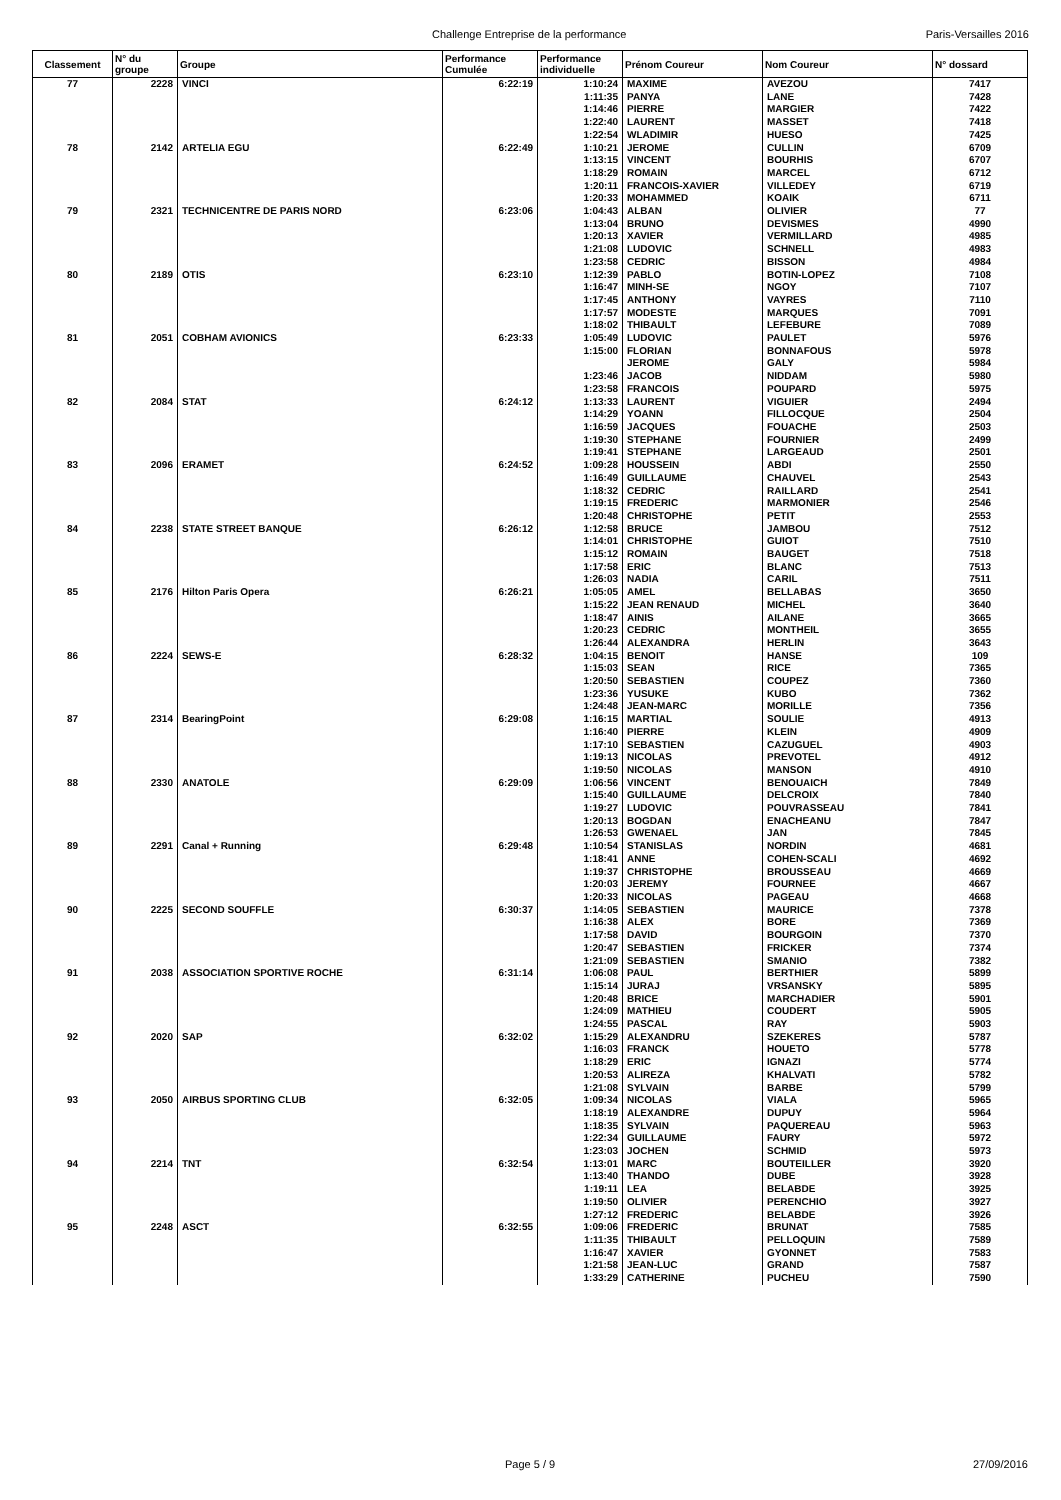Challenge Entreprise de la performance Paris-Versailles 2016
| Classement | N° du groupe | Groupe | Performance Cumulée | Performance individuelle | Prénom Coureur | Nom Coureur | N° dossard |
| --- | --- | --- | --- | --- | --- | --- | --- |
| 77 | 2228 | VINCI | 6:22:19 | 1:10:24 | MAXIME | AVEZOU | 7417 |
| | | | | 1:11:35 | PANYA | LANE | 7428 |
| | | | | 1:14:46 | PIERRE | MARGIER | 7422 |
| | | | | 1:22:40 | LAURENT | MASSET | 7418 |
| | | | | 1:22:54 | WLADIMIR | HUESO | 7425 |
| 78 | 2142 | ARTELIA EGU | 6:22:49 | 1:10:21 | JEROME | CULLIN | 6709 |
| | | | | 1:13:15 | VINCENT | BOURHIS | 6707 |
| | | | | 1:18:29 | ROMAIN | MARCEL | 6712 |
| | | | | 1:20:11 | FRANCOIS-XAVIER | VILLEDEY | 6719 |
| | | | | 1:20:33 | MOHAMMED | KOAIK | 6711 |
| 79 | 2321 | TECHNICENTRE DE PARIS NORD | 6:23:06 | 1:04:43 | ALBAN | OLIVIER | 77 |
| | | | | 1:13:04 | BRUNO | DEVISMES | 4990 |
| | | | | 1:20:13 | XAVIER | VERMILLARD | 4985 |
| | | | | 1:21:08 | LUDOVIC | SCHNELL | 4983 |
| | | | | 1:23:58 | CEDRIC | BISSON | 4984 |
| 80 | 2189 | OTIS | 6:23:10 | 1:12:39 | PABLO | BOTIN-LOPEZ | 7108 |
| | | | | 1:16:47 | MINH-SE | NGOY | 7107 |
| | | | | 1:17:45 | ANTHONY | VAYRES | 7110 |
| | | | | 1:17:57 | MODESTE | MARQUES | 7091 |
| | | | | 1:18:02 | THIBAULT | LEFEBURE | 7089 |
| 81 | 2051 | COBHAM AVIONICS | 6:23:33 | 1:05:49 | LUDOVIC | PAULET | 5976 |
| | | | | 1:15:00 | FLORIAN | BONNAFOUS | 5978 |
| | | | | | JEROME | GALY | 5984 |
| | | | | 1:23:46 | JACOB | NIDDAM | 5980 |
| | | | | 1:23:58 | FRANCOIS | POUPARD | 5975 |
| 82 | 2084 | STAT | 6:24:12 | 1:13:33 | LAURENT | VIGUIER | 2494 |
| | | | | 1:14:29 | YOANN | FILLOCQUE | 2504 |
| | | | | 1:16:59 | JACQUES | FOUACHE | 2503 |
| | | | | 1:19:30 | STEPHANE | FOURNIER | 2499 |
| | | | | 1:19:41 | STEPHANE | LARGEAUD | 2501 |
| 83 | 2096 | ERAMET | 6:24:52 | 1:09:28 | HOUSSEIN | ABDI | 2550 |
| | | | | 1:16:49 | GUILLAUME | CHAUVEL | 2543 |
| | | | | 1:18:32 | CEDRIC | RAILLARD | 2541 |
| | | | | 1:19:15 | FREDERIC | MARMONIER | 2546 |
| | | | | 1:20:48 | CHRISTOPHE | PETIT | 2553 |
| 84 | 2238 | STATE STREET BANQUE | 6:26:12 | 1:12:58 | BRUCE | JAMBOU | 7512 |
| | | | | 1:14:01 | CHRISTOPHE | GUIOT | 7510 |
| | | | | 1:15:12 | ROMAIN | BAUGET | 7518 |
| | | | | 1:17:58 | ERIC | BLANC | 7513 |
| | | | | 1:26:03 | NADIA | CARIL | 7511 |
| 85 | 2176 | Hilton Paris Opera | 6:26:21 | 1:05:05 | AMEL | BELLABAS | 3650 |
| | | | | 1:15:22 | JEAN RENAUD | MICHEL | 3640 |
| | | | | 1:18:47 | AINIS | AILANE | 3665 |
| | | | | 1:20:23 | CEDRIC | MONTHEIL | 3655 |
| | | | | 1:26:44 | ALEXANDRA | HERLIN | 3643 |
| 86 | 2224 | SEWS-E | 6:28:32 | 1:04:15 | BENOIT | HANSE | 109 |
| | | | | 1:15:03 | SEAN | RICE | 7365 |
| | | | | 1:20:50 | SEBASTIEN | COUPEZ | 7360 |
| | | | | 1:23:36 | YUSUKE | KUBO | 7362 |
| | | | | 1:24:48 | JEAN-MARC | MORILLE | 7356 |
| 87 | 2314 | BearingPoint | 6:29:08 | 1:16:15 | MARTIAL | SOULIE | 4913 |
| | | | | 1:16:40 | PIERRE | KLEIN | 4909 |
| | | | | 1:17:10 | SEBASTIEN | CAZUGUEL | 4903 |
| | | | | 1:19:13 | NICOLAS | PREVOTEL | 4912 |
| | | | | 1:19:50 | NICOLAS | MANSON | 4910 |
| 88 | 2330 | ANATOLE | 6:29:09 | 1:06:56 | VINCENT | BENOUAICH | 7849 |
| | | | | 1:15:40 | GUILLAUME | DELCROIX | 7840 |
| | | | | 1:19:27 | LUDOVIC | POUVRASSEAU | 7841 |
| | | | | 1:20:13 | BOGDAN | ENACHEANU | 7847 |
| | | | | 1:26:53 | GWENAEL | JAN | 7845 |
| 89 | 2291 | Canal + Running | 6:29:48 | 1:10:54 | STANISLAS | NORDIN | 4681 |
| | | | | 1:18:41 | ANNE | COHEN-SCALI | 4692 |
| | | | | 1:19:37 | CHRISTOPHE | BROUSSEAU | 4669 |
| | | | | 1:20:03 | JEREMY | FOURNEE | 4667 |
| | | | | 1:20:33 | NICOLAS | PAGEAU | 4668 |
| 90 | 2225 | SECOND SOUFFLE | 6:30:37 | 1:14:05 | SEBASTIEN | MAURICE | 7378 |
| | | | | 1:16:38 | ALEX | BORE | 7369 |
| | | | | 1:17:58 | DAVID | BOURGOIN | 7370 |
| | | | | 1:20:47 | SEBASTIEN | FRICKER | 7374 |
| | | | | 1:21:09 | SEBASTIEN | SMANIO | 7382 |
| 91 | 2038 | ASSOCIATION SPORTIVE ROCHE | 6:31:14 | 1:06:08 | PAUL | BERTHIER | 5899 |
| | | | | 1:15:14 | JURAJ | VRSANSKY | 5895 |
| | | | | 1:20:48 | BRICE | MARCHADIER | 5901 |
| | | | | 1:24:09 | MATHIEU | COUDERT | 5905 |
| | | | | 1:24:55 | PASCAL | RAY | 5903 |
| 92 | 2020 | SAP | 6:32:02 | 1:15:29 | ALEXANDRU | SZEKERES | 5787 |
| | | | | 1:16:03 | FRANCK | HOUETO | 5778 |
| | | | | 1:18:29 | ERIC | IGNAZI | 5774 |
| | | | | 1:20:53 | ALIREZA | KHALVATI | 5782 |
| | | | | 1:21:08 | SYLVAIN | BARBE | 5799 |
| 93 | 2050 | AIRBUS SPORTING CLUB | 6:32:05 | 1:09:34 | NICOLAS | VIALA | 5965 |
| | | | | 1:18:19 | ALEXANDRE | DUPUY | 5964 |
| | | | | 1:18:35 | SYLVAIN | PAQUEREAU | 5963 |
| | | | | 1:22:34 | GUILLAUME | FAURY | 5972 |
| | | | | 1:23:03 | JOCHEN | SCHMID | 5973 |
| 94 | 2214 | TNT | 6:32:54 | 1:13:01 | MARC | BOUTEILLER | 3920 |
| | | | | 1:13:40 | THANDO | DUBE | 3928 |
| | | | | 1:19:11 | LEA | BELABDE | 3925 |
| | | | | 1:19:50 | OLIVIER | PERENCHIO | 3927 |
| | | | | 1:27:12 | FREDERIC | BELABDE | 3926 |
| 95 | 2248 | ASCT | 6:32:55 | 1:09:06 | FREDERIC | BRUNAT | 7585 |
| | | | | 1:11:35 | THIBAULT | PELLOQUIN | 7589 |
| | | | | 1:16:47 | XAVIER | GYONNET | 7583 |
| | | | | 1:21:58 | JEAN-LUC | GRAND | 7587 |
| | | | | 1:33:29 | CATHERINE | PUCHEU | 7590 |
Page 5 / 9 27/09/2016